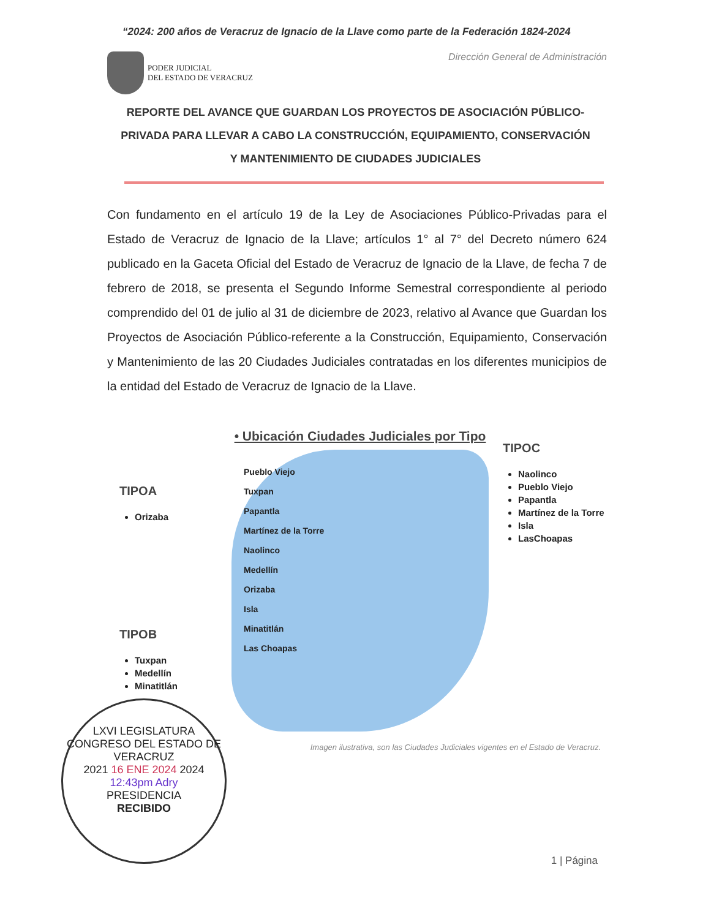“2024: 200 años de Veracruz de Ignacio de la Llave como parte de la Federación 1824-2024
PODER JUDICIAL
DEL ESTADO DE VERACRUZ
Dirección General de Administración
REPORTE DEL AVANCE QUE GUARDAN LOS PROYECTOS DE ASOCIACIÓN PÚBLICO-PRIVADA PARA LLEVAR A CABO LA CONSTRUCCIÓN, EQUIPAMIENTO, CONSERVACIÓN Y MANTENIMIENTO DE CIUDADES JUDICIALES
Con fundamento en el artículo 19 de la Ley de Asociaciones Público-Privadas para el Estado de Veracruz de Ignacio de la Llave; artículos 1° al 7° del Decreto número 624 publicado en la Gaceta Oficial del Estado de Veracruz de Ignacio de la Llave, de fecha 7 de febrero de 2018, se presenta el Segundo Informe Semestral correspondiente al periodo comprendido del 01 de julio al 31 de diciembre de 2023, relativo al Avance que Guardan los Proyectos de Asociación Público-referente a la Construcción, Equipamiento, Conservación y Mantenimiento de las 20 Ciudades Judiciales contratadas en los diferentes municipios de la entidad del Estado de Veracruz de Ignacio de la Llave.
TIPOA
Orizaba
TIPOB
Tuxpan
Medellín
Minatitlán
• Ubicación Ciudades Judiciales por Tipo
Pueblo Viejo
Tuxpan
Papantla
Martínez de la Torre
Naolinco
Medellín
Orizaba
Isla
Minatitlán
Las Choapas
TIPOC
Naolinco
Pueblo Viejo
Papantla
Martínez de la Torre
Isla
LasChoapas
Imagen ilustrativa, son las Ciudades Judiciales vigentes en el Estado de Veracruz.
LXVI LEGISLATURA
CONGRESO DEL ESTADO DE VERACRUZ
2021 16 ENE 2024 2024
12:43pm Adry
PRESIDENCIA
RECIBIDO
1 | Página